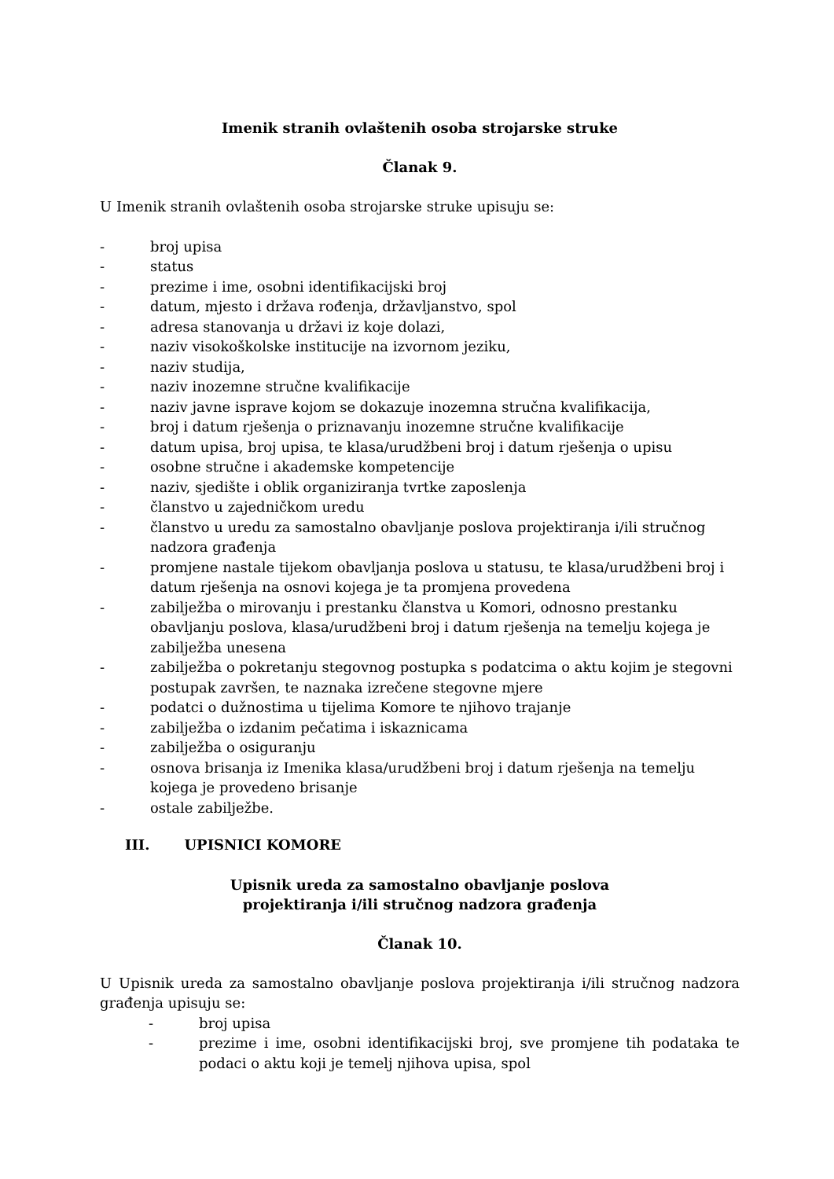Imenik stranih ovlaštenih osoba strojarske struke
Članak 9.
U Imenik stranih ovlaštenih osoba strojarske struke upisuju se:
- broj upisa
- status
- prezime i ime, osobni identifikacijski broj
- datum, mjesto i država rođenja, državljanstvo, spol
- adresa stanovanja u državi iz koje dolazi,
- naziv visokoškolske institucije na izvornom jeziku,
- naziv studija,
- naziv inozemne stručne kvalifikacije
- naziv javne isprave kojom se dokazuje inozemna stručna kvalifikacija,
- broj i datum rješenja o priznavanju inozemne stručne kvalifikacije
- datum upisa, broj upisa, te klasa/urudžbeni broj i datum rješenja o upisu
- osobne stručne i akademske kompetencije
- naziv, sjedište i oblik organiziranja tvrtke zaposlenja
- članstvo u zajedničkom uredu
- članstvo u uredu za samostalno obavljanje poslova projektiranja i/ili stručnog nadzora građenja
- promjene nastale tijekom obavljanja poslova u statusu, te klasa/urudžbeni broj i datum rješenja na osnovi kojega je ta promjena provedena
- zabilježba o mirovanju i prestanku članstva u Komori, odnosno prestanku obavljanju poslova, klasa/urudžbeni broj i datum rješenja na temelju kojega je zabilježba unesena
- zabilježba o pokretanju stegovnog postupka s podatcima o aktu kojim je stegovni postupak završen, te naznaka izrečene stegovne mjere
- podatci o dužnostima u tijelima Komore te njihovo trajanje
- zabilježba o izdanim pečatima i iskaznicama
- zabilježba o osiguranju
- osnova brisanja iz Imenika klasa/urudžbeni broj i datum rješenja na temelju kojega je provedeno brisanje
- ostale zabilježbe.
III. UPISNICI KOMORE
Upisnik ureda za samostalno obavljanje poslova
projektiranja i/ili stručnog nadzora građenja
Članak 10.
U Upisnik ureda za samostalno obavljanje poslova projektiranja i/ili stručnog nadzora građenja upisuju se:
- broj upisa
- prezime i ime, osobni identifikacijski broj, sve promjene tih podataka te podaci o aktu koji je temelj njihova upisa, spol